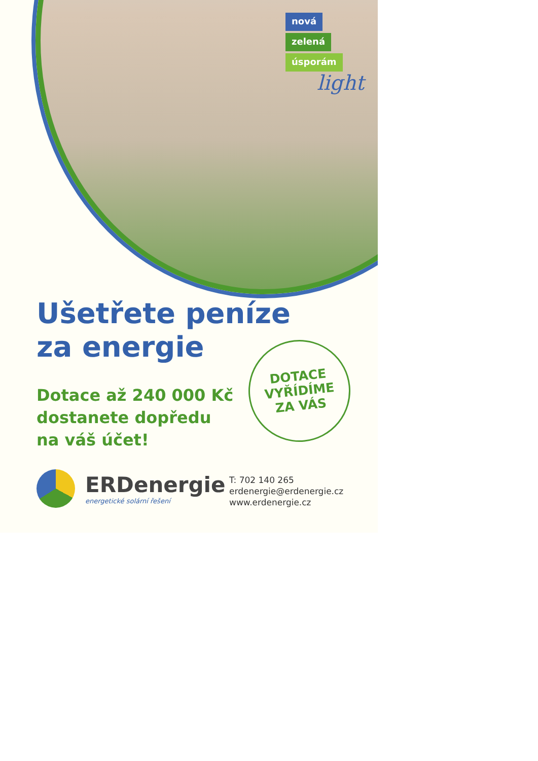nová
zelená
úsporám
light
Ušetřete peníze
za energie
Dotace až 240 000 Kč
dostanete dopředu
na váš účet!
DOTACE
VYŘÍDÍME
ZA VÁS
ERDenergie
energetické solární řešení
T: 702 140 265
erdenergie@erdenergie.cz
www.erdenergie.cz